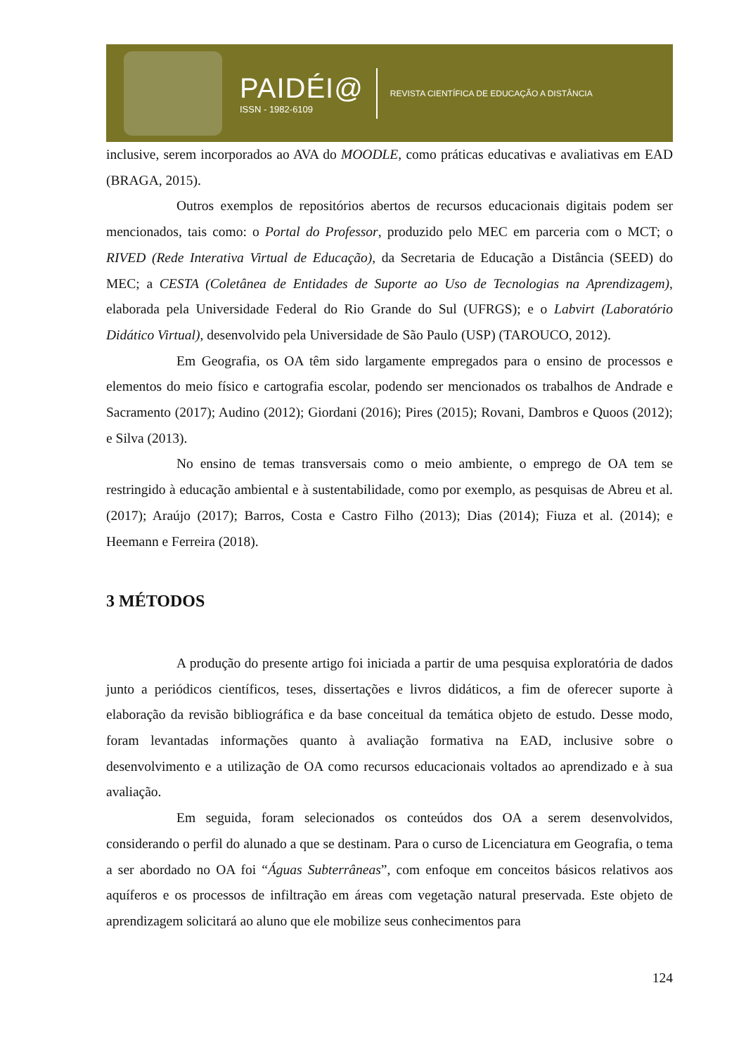PAIDÉI@
ISSN - 1982-6109
REVISTA CIENTÍFICA DE EDUCAÇÃO A DISTÂNCIA
inclusive, serem incorporados ao AVA do MOODLE, como práticas educativas e avaliativas em EAD (BRAGA, 2015).
Outros exemplos de repositórios abertos de recursos educacionais digitais podem ser mencionados, tais como: o Portal do Professor, produzido pelo MEC em parceria com o MCT; o RIVED (Rede Interativa Virtual de Educação), da Secretaria de Educação a Distância (SEED) do MEC; a CESTA (Coletânea de Entidades de Suporte ao Uso de Tecnologias na Aprendizagem), elaborada pela Universidade Federal do Rio Grande do Sul (UFRGS); e o Labvirt (Laboratório Didático Virtual), desenvolvido pela Universidade de São Paulo (USP) (TAROUCO, 2012).
Em Geografia, os OA têm sido largamente empregados para o ensino de processos e elementos do meio físico e cartografia escolar, podendo ser mencionados os trabalhos de Andrade e Sacramento (2017); Audino (2012); Giordani (2016); Pires (2015); Rovani, Dambros e Quoos (2012); e Silva (2013).
No ensino de temas transversais como o meio ambiente, o emprego de OA tem se restringido à educação ambiental e à sustentabilidade, como por exemplo, as pesquisas de Abreu et al. (2017); Araújo (2017); Barros, Costa e Castro Filho (2013); Dias (2014); Fiuza et al. (2014); e Heemann e Ferreira (2018).
3 MÉTODOS
A produção do presente artigo foi iniciada a partir de uma pesquisa exploratória de dados junto a periódicos científicos, teses, dissertações e livros didáticos, a fim de oferecer suporte à elaboração da revisão bibliográfica e da base conceitual da temática objeto de estudo. Desse modo, foram levantadas informações quanto à avaliação formativa na EAD, inclusive sobre o desenvolvimento e a utilização de OA como recursos educacionais voltados ao aprendizado e à sua avaliação.
Em seguida, foram selecionados os conteúdos dos OA a serem desenvolvidos, considerando o perfil do alunado a que se destinam. Para o curso de Licenciatura em Geografia, o tema a ser abordado no OA foi “Águas Subterrâneas”, com enfoque em conceitos básicos relativos aos aquíferos e os processos de infiltração em áreas com vegetação natural preservada. Este objeto de aprendizagem solicitará ao aluno que ele mobilize seus conhecimentos para
124